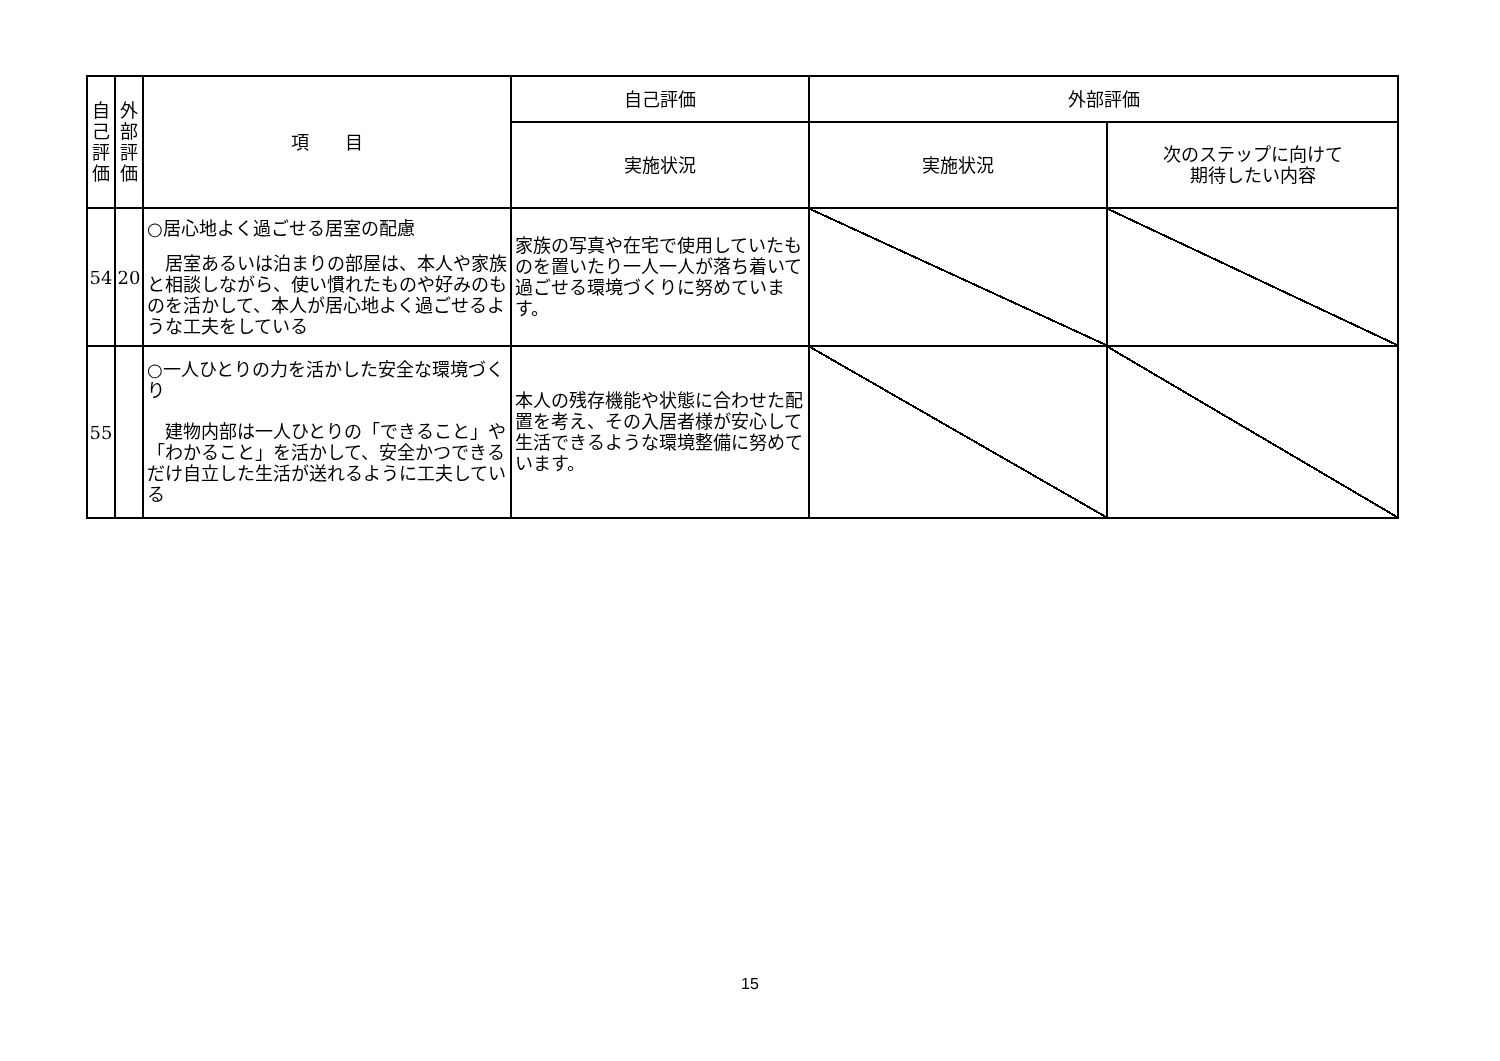| 自 己 評 価 | 外 部 評 価 | 項 目 | 自己評価 | 外部評価 | |
| --- | --- | --- | --- | --- | --- |
| | | | 実施状況 | 実施状況 | 次のステップに向けて 期待したい内容 |
| 54 | 20 | ○居心地よく過ごせる居室の配慮 居室あるいは泊まりの部屋は、本人や家族と相談しながら、使い慣れたものや好みのものを活かして、本人が居心地よく過ごせるような工夫をしている | 家族の写真や在宅で使用していたものを置いたり一人一人が落ち着いて過ごせる環境づくりに努めています。 | | |
| 55 | | ○一人ひとりの力を活かした安全な環境づくり 建物内部は一人ひとりの「できること」や「わかること」を活かして、安全かつできるだけ自立した生活が送れるように工夫している | 本人の残存機能や状態に合わせた配置を考え、その入居者様が安心して生活できるような環境整備に努めています。 | | |
15